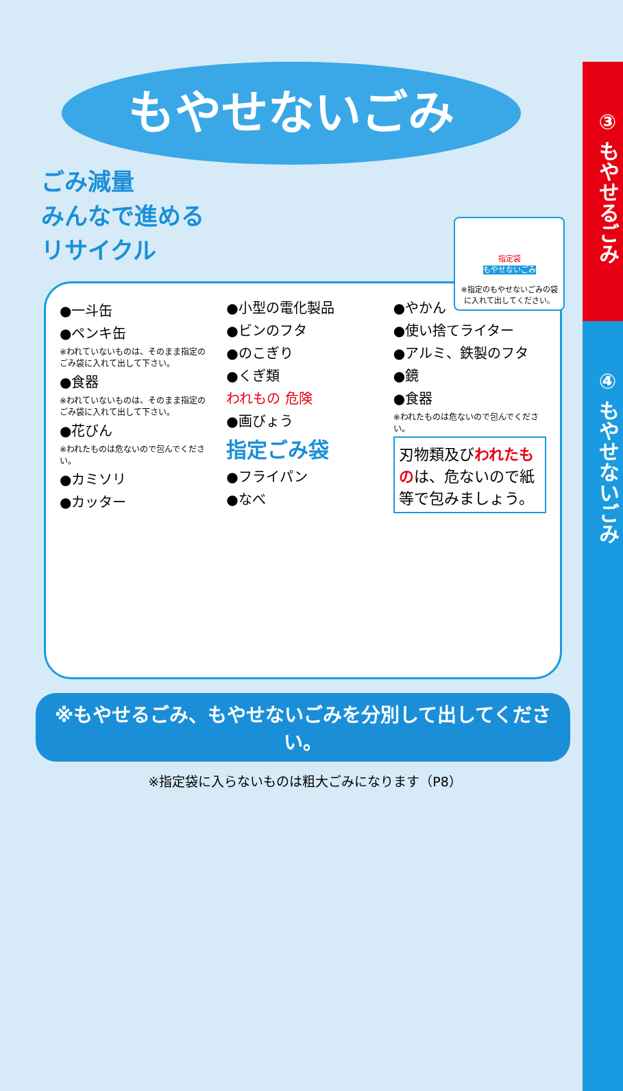③ もやせるごみ
④ もやせないごみ
もやせないごみ
ごみ減量
みんなで進める
リサイクル
指定袋
もやせないごみ
※指定のもやせないごみの袋に入れて出してください。
●一斗缶
●ペンキ缶
※われていないものは、そのまま指定のごみ袋に入れて出して下さい。
●食器
※われていないものは、そのまま指定のごみ袋に入れて出して下さい。
●花びん
※われたものは危ないので包んでください。
●カミソリ
●カッター
●小型の電化製品
●ビンのフタ
●のこぎり
●くぎ類
われもの 危険
●画びょう
指定ごみ袋
●フライパン
●なべ
●やかん
●使い捨てライター
●アルミ、鉄製のフタ
●鏡
●食器
※われたものは危ないので包んでください。
刃物類及びわれたものは、危ないので紙等で包みましょう。
※もやせるごみ、もやせないごみを分別して出してください。
※指定袋に入らないものは粗大ごみになります（P8）
5